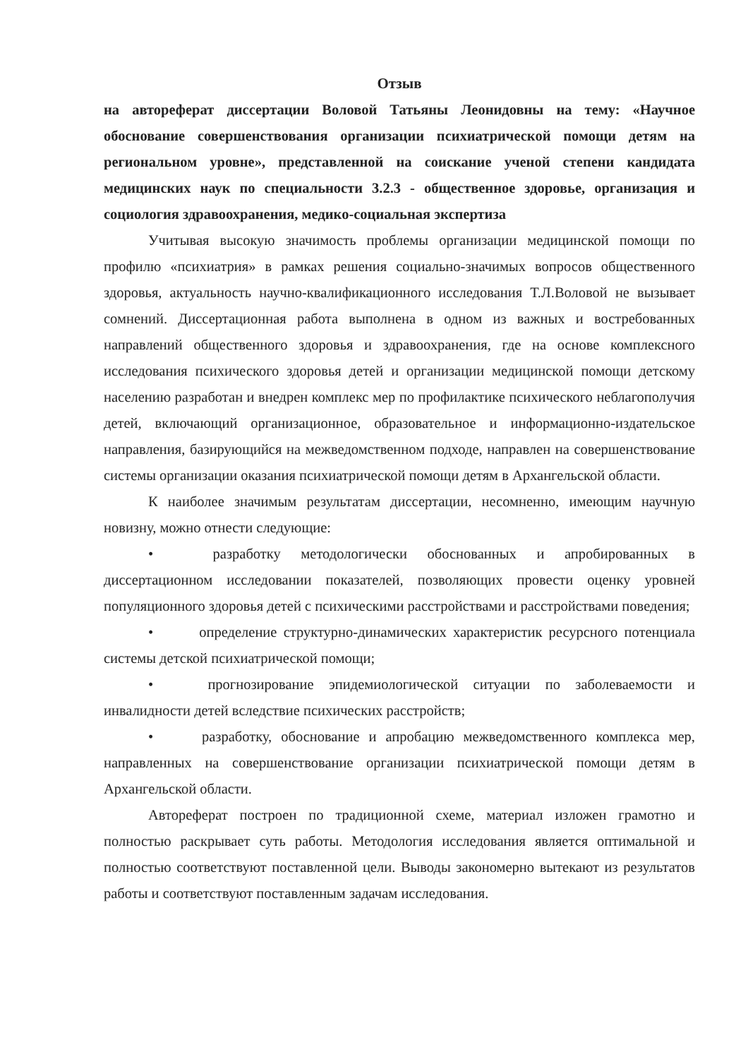Отзыв
на автореферат диссертации Воловой Татьяны Леонидовны на тему: «Научное обоснование совершенствования организации психиатрической помощи детям на региональном уровне», представленной на соискание ученой степени кандидата медицинских наук по специальности 3.2.3 - общественное здоровье, организация и социология здравоохранения, медико-социальная экспертиза
Учитывая высокую значимость проблемы организации медицинской помощи по профилю «психиатрия» в рамках решения социально-значимых вопросов общественного здоровья, актуальность научно-квалификационного исследования Т.Л.Воловой не вызывает сомнений. Диссертационная работа выполнена в одном из важных и востребованных направлений общественного здоровья и здравоохранения, где на основе комплексного исследования психического здоровья детей и организации медицинской помощи детскому населению разработан и внедрен комплекс мер по профилактике психического неблагополучия детей, включающий организационное, образовательное и информационно-издательское направления, базирующийся на межведомственном подходе, направлен на совершенствование системы организации оказания психиатрической помощи детям в Архангельской области.
К наиболее значимым результатам диссертации, несомненно, имеющим научную новизну, можно отнести следующие:
• разработку методологически обоснованных и апробированных в диссертационном исследовании показателей, позволяющих провести оценку уровней популяционного здоровья детей с психическими расстройствами и расстройствами поведения;
• определение структурно-динамических характеристик ресурсного потенциала системы детской психиатрической помощи;
• прогнозирование эпидемиологической ситуации по заболеваемости и инвалидности детей вследствие психических расстройств;
• разработку, обоснование и апробацию межведомственного комплекса мер, направленных на совершенствование организации психиатрической помощи детям в Архангельской области.
Автореферат построен по традиционной схеме, материал изложен грамотно и полностью раскрывает суть работы. Методология исследования является оптимальной и полностью соответствуют поставленной цели. Выводы закономерно вытекают из результатов работы и соответствуют поставленным задачам исследования.